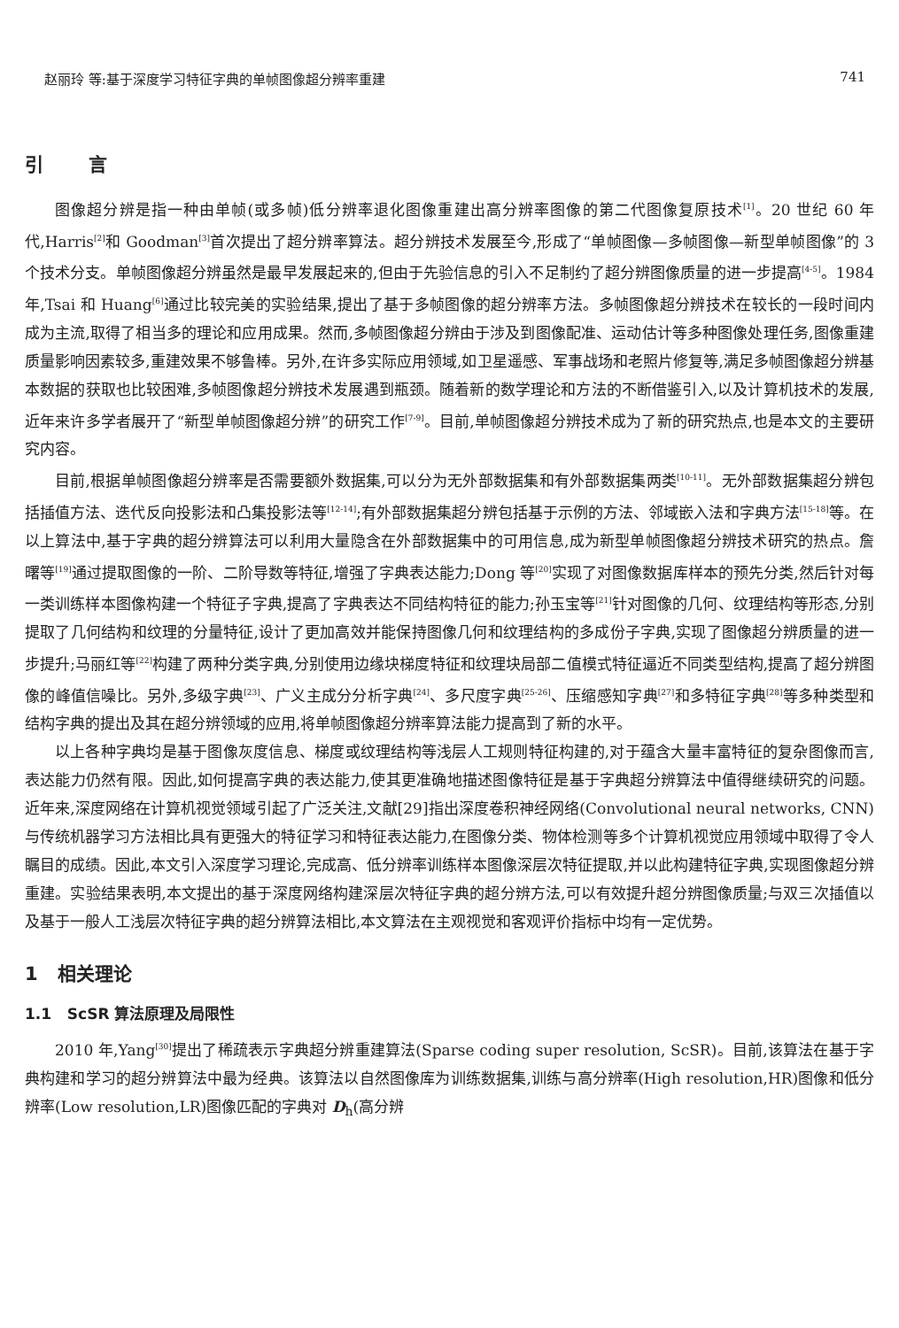赵丽玲 等:基于深度学习特征字典的单帧图像超分辨率重建 741
引 言
图像超分辨是指一种由单帧(或多帧)低分辨率退化图像重建出高分辨率图像的第二代图像复原技术<sup>[1]</sup>。20 世纪 60 年代,Harris<sup>[2]</sup>和 Goodman<sup>[3]</sup>首次提出了超分辨率算法。超分辨技术发展至今,形成了“单帧图像—多帧图像—新型单帧图像”的 3 个技术分支。单帧图像超分辨虽然是最早发展起来的,但由于先验信息的引入不足制约了超分辨图像质量的进一步提高<sup>[4-5]</sup>。1984 年,Tsai 和 Huang<sup>[6]</sup>通过比较完美的实验结果,提出了基于多帧图像的超分辨率方法。多帧图像超分辨技术在较长的一段时间内成为主流,取得了相当多的理论和应用成果。然而,多帧图像超分辨由于涉及到图像配准、运动估计等多种图像处理任务,图像重建质量影响因素较多,重建效果不够鲁棒。另外,在许多实际应用领域,如卫星遥感、军事战场和老照片修复等,满足多帧图像超分辨基本数据的获取也比较困难,多帧图像超分辨技术发展遇到瓶颈。随着新的数学理论和方法的不断借鉴引入,以及计算机技术的发展,近年来许多学者展开了“新型单帧图像超分辨”的研究工作<sup>[7-9]</sup>。目前,单帧图像超分辨技术成为了新的研究热点,也是本文的主要研究内容。
目前,根据单帧图像超分辨率是否需要额外数据集,可以分为无外部数据集和有外部数据集两类<sup>[10-11]</sup>。无外部数据集超分辨包括插值方法、迭代反向投影法和凸集投影法等<sup>[12-14]</sup>;有外部数据集超分辨包括基于示例的方法、邻域嵌入法和字典方法<sup>[15-18]</sup>等。在以上算法中,基于字典的超分辨算法可以利用大量隐含在外部数据集中的可用信息,成为新型单帧图像超分辨技术研究的热点。詹曙等<sup>[19]</sup>通过提取图像的一阶、二阶导数等特征,增强了字典表达能力;Dong 等<sup>[20]</sup>实现了对图像数据库样本的预先分类,然后针对每一类训练样本图像构建一个特征子字典,提高了字典表达不同结构特征的能力;孙玉宝等<sup>[21]</sup>针对图像的几何、纹理结构等形态,分别提取了几何结构和纹理的分量特征,设计了更加高效并能保持图像几何和纹理结构的多成份子字典,实现了图像超分辨质量的进一步提升;马丽红等<sup>[22]</sup>构建了两种分类字典,分别使用边缘块梯度特征和纹理块局部二值模式特征逼近不同类型结构,提高了超分辨图像的峰值信噪比。另外,多级字典<sup>[23]</sup>、广义主成分分析字典<sup>[24]</sup>、多尺度字典<sup>[25-26]</sup>、压缩感知字典<sup>[27]</sup>和多特征字典<sup>[28]</sup>等多种类型和结构字典的提出及其在超分辨领域的应用,将单帧图像超分辨率算法能力提高到了新的水平。
以上各种字典均是基于图像灰度信息、梯度或纹理结构等浅层人工规则特征构建的,对于蕴含大量丰富特征的复杂图像而言,表达能力仍然有限。因此,如何提高字典的表达能力,使其更准确地描述图像特征是基于字典超分辨算法中值得继续研究的问题。近年来,深度网络在计算机视觉领域引起了广泛关注,文献[29]指出深度卷积神经网络(Convolutional neural networks, CNN)与传统机器学习方法相比具有更强大的特征学习和特征表达能力,在图像分类、物体检测等多个计算机视觉应用领域中取得了令人瞩目的成绩。因此,本文引入深度学习理论,完成高、低分辨率训练样本图像深层次特征提取,并以此构建特征字典,实现图像超分辨重建。实验结果表明,本文提出的基于深度网络构建深层次特征字典的超分辨方法,可以有效提升超分辨图像质量;与双三次插值以及基于一般人工浅层次特征字典的超分辨算法相比,本文算法在主观视觉和客观评价指标中均有一定优势。
1 相关理论
1.1 ScSR 算法原理及局限性
2010 年,Yang<sup>[30]</sup>提出了稀疏表示字典超分辨重建算法(Sparse coding super resolution, ScSR)。目前,该算法在基于字典构建和学习的超分辨算法中最为经典。该算法以自然图像库为训练数据集,训练与高分辨率(High resolution,HR)图像和低分辨率(Low resolution,LR)图像匹配的字典对 D<sub>h</sub>(高分辨